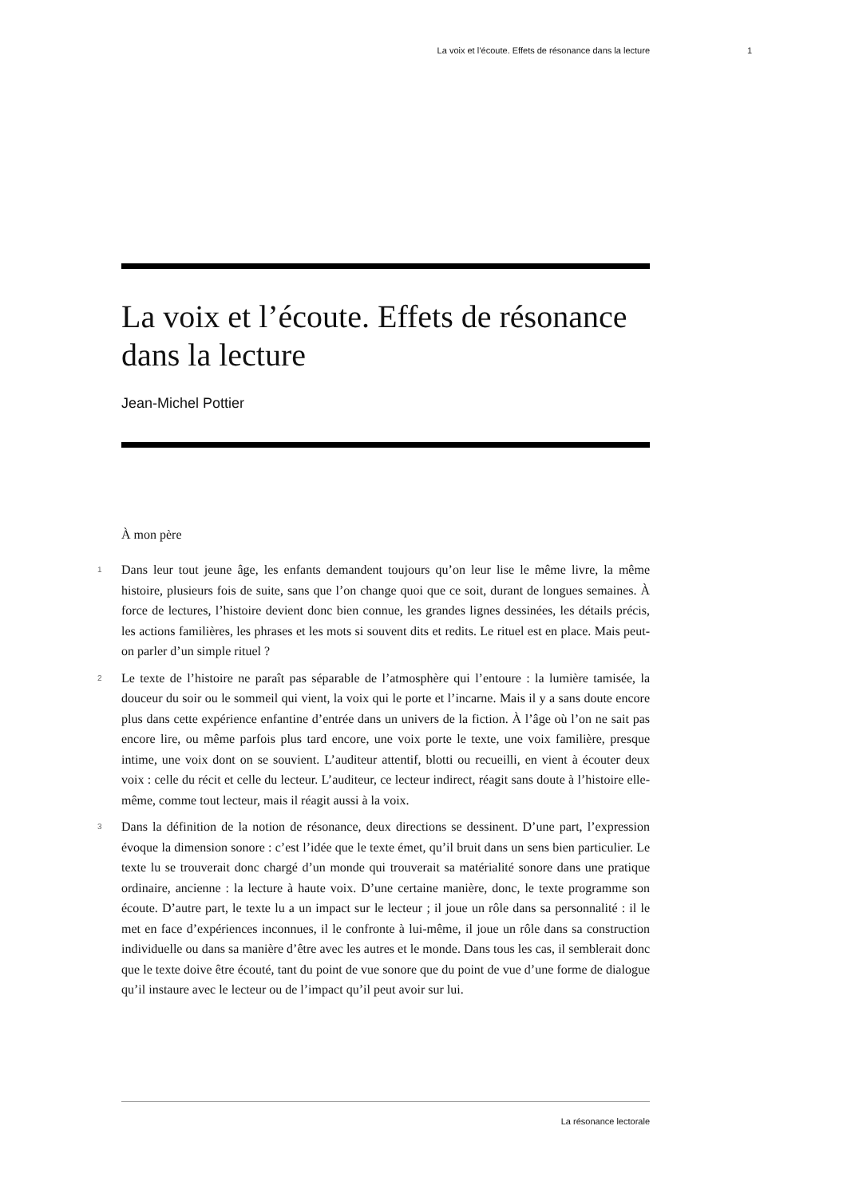La voix et l’écoute. Effets de résonance dans la lecture 1
La voix et l’écoute. Effets de résonance dans la lecture
Jean-Michel Pottier
À mon père
1 Dans leur tout jeune âge, les enfants demandent toujours qu’on leur lise le même livre, la même histoire, plusieurs fois de suite, sans que l’on change quoi que ce soit, durant de longues semaines. À force de lectures, l’histoire devient donc bien connue, les grandes lignes dessinées, les détails précis, les actions familières, les phrases et les mots si souvent dits et redits. Le rituel est en place. Mais peut-on parler d’un simple rituel ?
2 Le texte de l’histoire ne paraît pas séparable de l’atmosphère qui l’entoure : la lumière tamisée, la douceur du soir ou le sommeil qui vient, la voix qui le porte et l’incarne. Mais il y a sans doute encore plus dans cette expérience enfantine d’entrée dans un univers de la fiction. À l’âge où l’on ne sait pas encore lire, ou même parfois plus tard encore, une voix porte le texte, une voix familière, presque intime, une voix dont on se souvient. L’auditeur attentif, blotti ou recueilli, en vient à écouter deux voix : celle du récit et celle du lecteur. L’auditeur, ce lecteur indirect, réagit sans doute à l’histoire elle-même, comme tout lecteur, mais il réagit aussi à la voix.
3 Dans la définition de la notion de résonance, deux directions se dessinent. D’une part, l’expression évoque la dimension sonore : c’est l’idée que le texte émet, qu’il bruit dans un sens bien particulier. Le texte lu se trouverait donc chargé d’un monde qui trouverait sa matérialité sonore dans une pratique ordinaire, ancienne : la lecture à haute voix. D’une certaine manière, donc, le texte programme son écoute. D’autre part, le texte lu a un impact sur le lecteur ; il joue un rôle dans sa personnalité : il le met en face d’expériences inconnues, il le confronte à lui-même, il joue un rôle dans sa construction individuelle ou dans sa manière d’être avec les autres et le monde. Dans tous les cas, il semblerait donc que le texte doive être écouté, tant du point de vue sonore que du point de vue d’une forme de dialogue qu’il instaure avec le lecteur ou de l’impact qu’il peut avoir sur lui.
La résonance lectorale